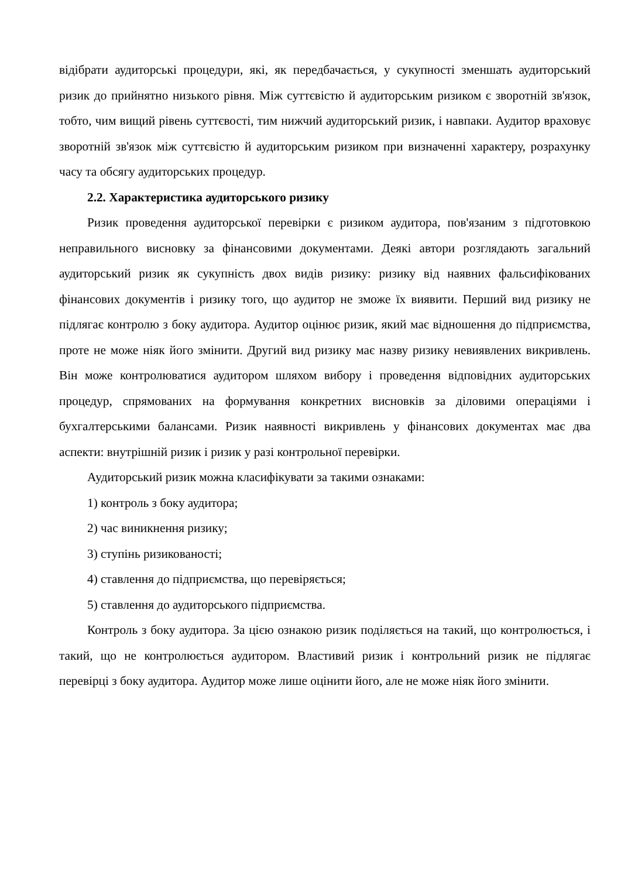відібрати аудиторські процедури, які, як передбачається, у сукупності зменшать аудиторський ризик до прийнятно низького рівня. Між суттєвістю й аудиторським ризиком є зворотній зв'язок, тобто, чим вищий рівень суттєвості, тим нижчий аудиторський ризик, і навпаки. Аудитор враховує зворотній зв'язок між суттєвістю й аудиторським ризиком при визначенні характеру, розрахунку часу та обсягу аудиторських процедур.
2.2. Характеристика аудиторського ризику
Ризик проведення аудиторської перевірки є ризиком аудитора, пов'язаним з підготовкою неправильного висновку за фінансовими документами. Деякі автори розглядають загальний аудиторський ризик як сукупність двох видів ризику: ризику від наявних фальсифікованих фінансових документів і ризику того, що аудитор не зможе їх виявити. Перший вид ризику не підлягає контролю з боку аудитора. Аудитор оцінює ризик, який має відношення до підприємства, проте не може ніяк його змінити. Другий вид ризику має назву ризику невиявлених викривлень. Він може контролюватися аудитором шляхом вибору і проведення відповідних аудиторських процедур, спрямованих на формування конкретних висновків за діловими операціями і бухгалтерськими балансами. Ризик наявності викривлень у фінансових документах має два аспекти: внутрішній ризик і ризик у разі контрольної перевірки.
Аудиторський ризик можна класифікувати за такими ознаками:
1) контроль з боку аудитора;
2) час виникнення ризику;
3) ступінь ризикованості;
4) ставлення до підприємства, що перевіряється;
5) ставлення до аудиторського підприємства.
Контроль з боку аудитора. За цією ознакою ризик поділяється на такий, що контролюється, і такий, що не контролюється аудитором. Властивий ризик і контрольний ризик не підлягає перевірці з боку аудитора. Аудитор може лише оцінити його, але не може ніяк його змінити.